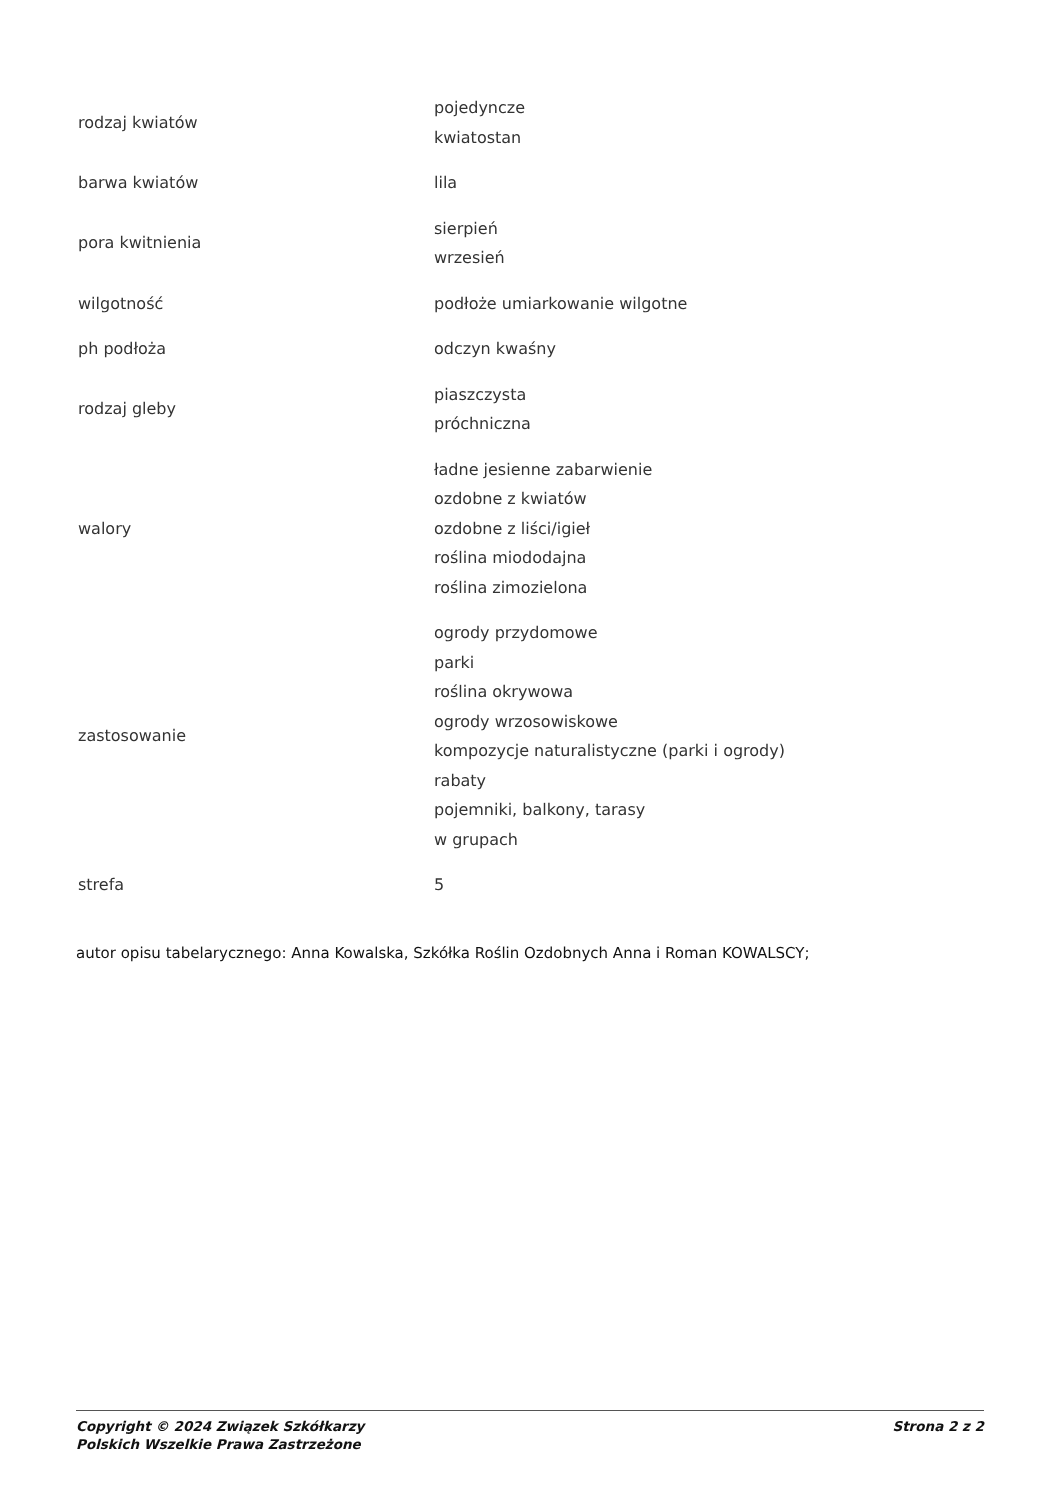| rodzaj kwiatów | pojedyncze kwiatostan |
| barwa kwiatów | lila |
| pora kwitnienia | sierpień wrzesień |
| wilgotność | podłoże umiarkowanie wilgotne |
| ph podłoża | odczyn kwaśny |
| rodzaj gleby | piaszczysta próchniczna |
| walory | ładne jesienne zabarwienie ozdobne z kwiatów ozdobne z liści/igieł roślina miododajna roślina zimozielona |
| zastosowanie | ogrody przydomowe parki roślina okrywowa ogrody wrzosowiskowe kompozycje naturalistyczne (parki i ogrody) rabaty pojemniki, balkony, tarasy w grupach |
| strefa | 5 |
autor opisu tabelarycznego: Anna Kowalska, Szkółka Roślin Ozdobnych Anna i Roman KOWALSCY;
Copyright © 2024 Związek Szkółkarzy
Polskich Wszelkie Prawa Zastrzeżone
Strona 2 z 2